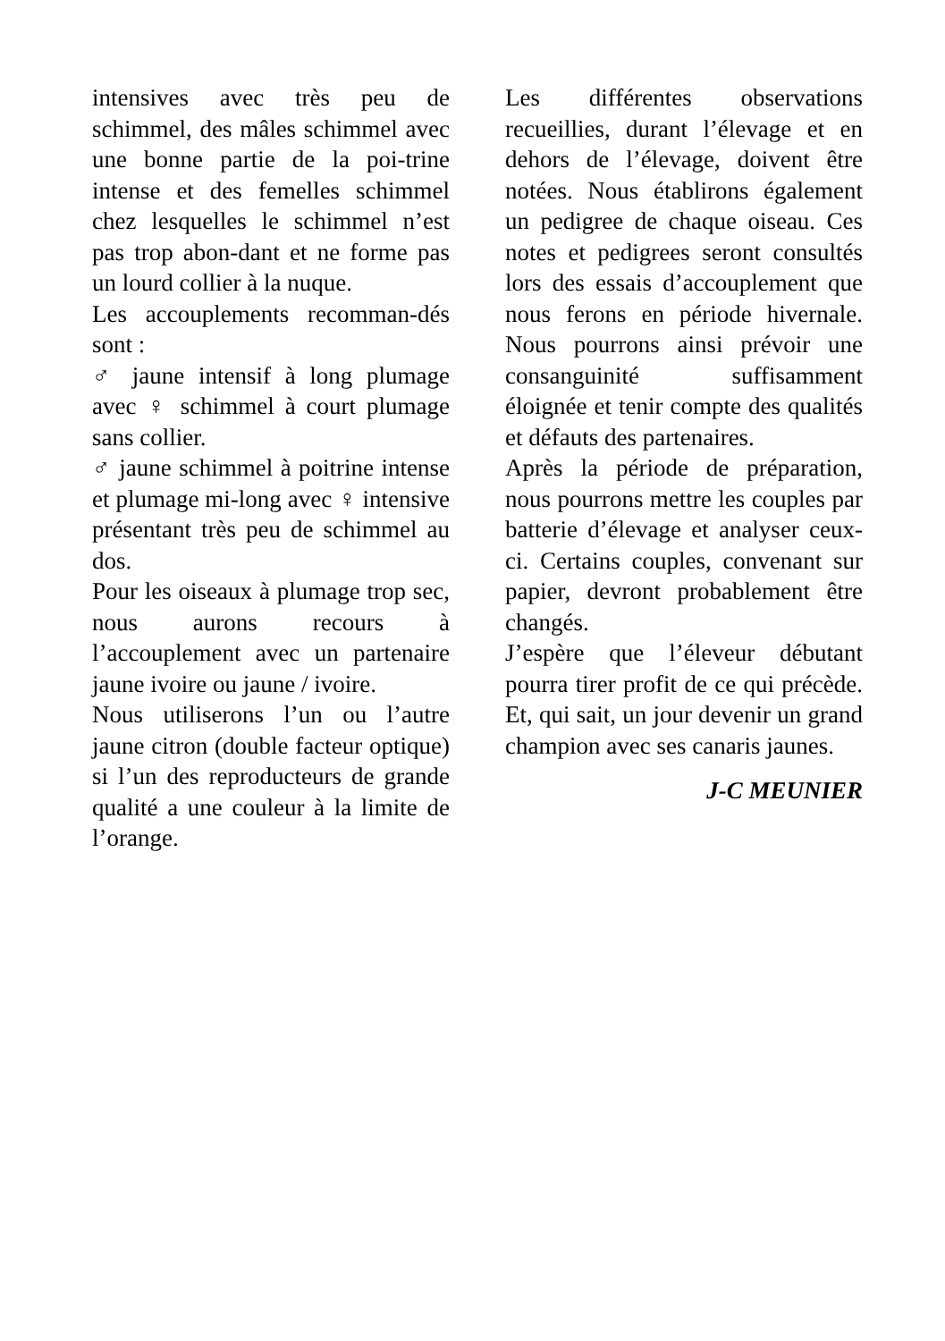intensives avec très peu de schimmel, des mâles schimmel avec une bonne partie de la poi-trine intense et des femelles schimmel chez lesquelles le schimmel n’est pas trop abon-dant et ne forme pas un lourd collier à la nuque.
Les accouplements recomman-dés sont :
♂ jaune intensif à long plumage avec ♀ schimmel à court plumage sans collier.
♂ jaune schimmel à poitrine intense et plumage mi-long avec ♀ intensive présentant très peu de schimmel au dos.
Pour les oiseaux à plumage trop sec, nous aurons recours à l’accouplement avec un partenaire jaune ivoire ou jaune / ivoire.
Nous utiliserons l’un ou l’autre jaune citron (double facteur optique) si l’un des reproducteurs de grande qualité a une couleur à la limite de l’orange.
Les différentes observations recueillies, durant l’élevage et en dehors de l’élevage, doivent être notées. Nous établirons également un pedigree de chaque oiseau. Ces notes et pedigrees seront consultés lors des essais d’accouplement que nous ferons en période hivernale. Nous pourrons ainsi prévoir une consanguinité suffisamment éloignée et tenir compte des qualités et défauts des partenaires.
Après la période de préparation, nous pourrons mettre les couples par batterie d’élevage et analyser ceux-ci. Certains couples, convenant sur papier, devront probablement être changés.
J’espère que l’éleveur débutant pourra tirer profit de ce qui précède. Et, qui sait, un jour devenir un grand champion avec ses canaris jaunes.
J-C MEUNIER